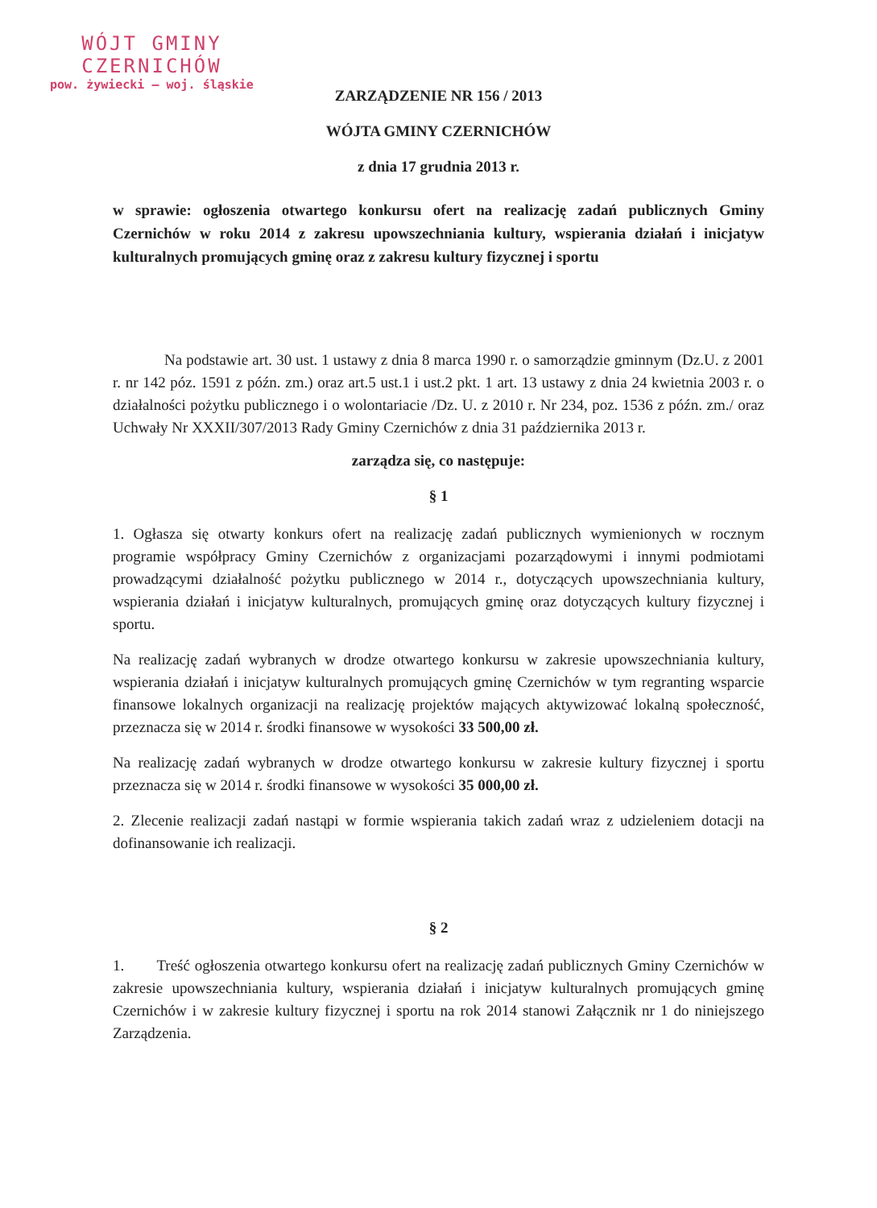WÓJT GMINY
CZERNICHÓW
pow. żywiecki — woj. śląskie
ZARZĄDZENIE NR 156 / 2013
WÓJTA GMINY CZERNICHÓW
z dnia 17 grudnia 2013 r.
w sprawie: ogłoszenia otwartego konkursu ofert na realizację zadań publicznych Gminy Czernichów w roku 2014 z zakresu upowszechniania kultury, wspierania działań i inicjatyw kulturalnych promujących gminę oraz z zakresu kultury fizycznej i sportu
Na podstawie art. 30 ust. 1 ustawy z dnia 8 marca 1990 r. o samorządzie gminnym (Dz.U. z 2001 r. nr 142 póz. 1591 z późn. zm.) oraz art.5 ust.1 i ust.2 pkt. 1 art. 13 ustawy z dnia 24 kwietnia 2003 r. o działalności pożytku publicznego i o wolontariacie /Dz. U. z 2010 r. Nr 234, poz. 1536 z późn. zm./ oraz Uchwały Nr XXXII/307/2013 Rady Gminy Czernichów z dnia 31 października 2013 r.
zarządza się, co następuje:
§ 1
1. Ogłasza się otwarty konkurs ofert na realizację zadań publicznych wymienionych w rocznym programie współpracy Gminy Czernichów z organizacjami pozarządowymi i innymi podmiotami prowadzącymi działalność pożytku publicznego w 2014 r., dotyczących upowszechniania kultury, wspierania działań i inicjatyw kulturalnych, promujących gminę oraz dotyczących kultury fizycznej i sportu.
Na realizację zadań wybranych w drodze otwartego konkursu w zakresie upowszechniania kultury, wspierania działań i inicjatyw kulturalnych promujących gminę Czernichów w tym regranting wsparcie finansowe lokalnych organizacji na realizację projektów mających aktywizować lokalną społeczność, przeznacza się w 2014 r. środki finansowe w wysokości 33 500,00 zł.
Na realizację zadań wybranych w drodze otwartego konkursu w zakresie kultury fizycznej i sportu przeznacza się w 2014 r. środki finansowe w wysokości 35 000,00 zł.
2. Zlecenie realizacji zadań nastąpi w formie wspierania takich zadań wraz z udzieleniem dotacji na dofinansowanie ich realizacji.
§ 2
1. Treść ogłoszenia otwartego konkursu ofert na realizację zadań publicznych Gminy Czernichów w zakresie upowszechniania kultury, wspierania działań i inicjatyw kulturalnych promujących gminę Czernichów i w zakresie kultury fizycznej i sportu na rok 2014 stanowi Załącznik nr 1 do niniejszego Zarządzenia.